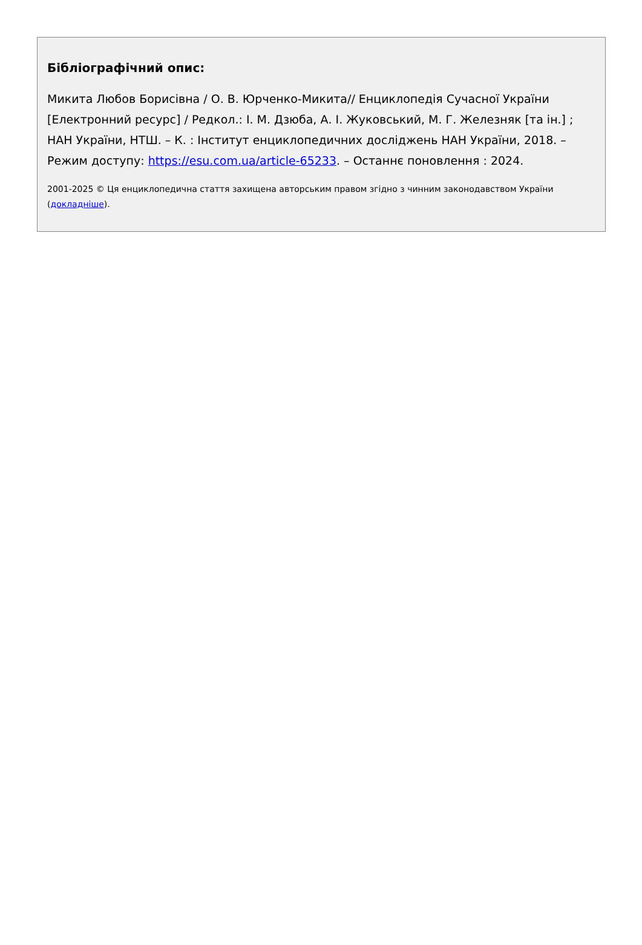Бібліографічний опис:
Микита Любов Борисівна / О. В. Юрченко-Микита// Енциклопедія Сучасної України [Електронний ресурс] / Редкол.: І. М. Дзюба, А. І. Жуковський, М. Г. Железняк [та ін.] ; НАН України, НТШ. – К. : Інститут енциклопедичних досліджень НАН України, 2018. – Режим доступу: https://esu.com.ua/article-65233. – Останнє поновлення : 2024.
2001-2025 © Ця енциклопедична стаття захищена авторським правом згідно з чинним законодавством України (докладніше).